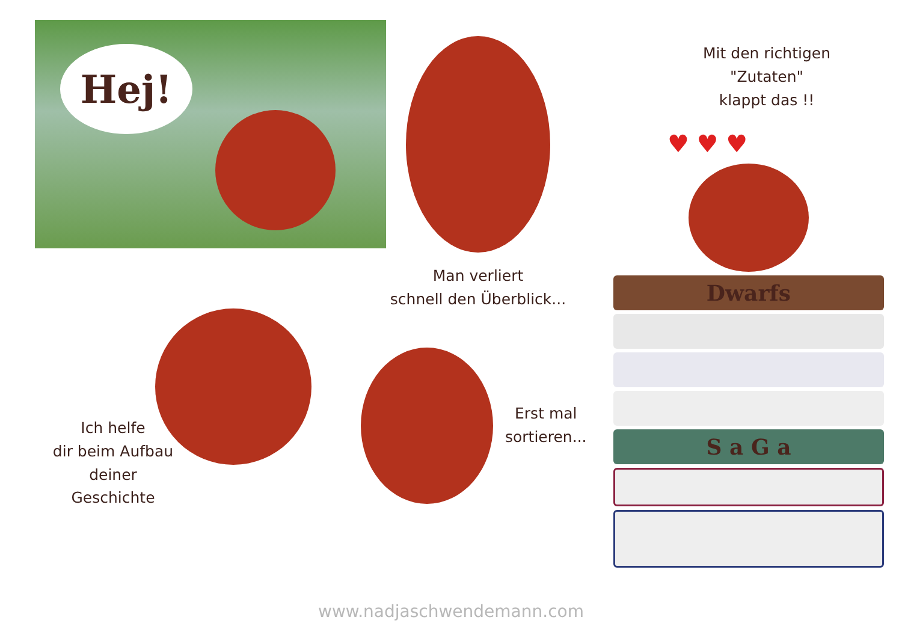Hej!
Ich helfe
dir beim Aufbau
deiner
Geschichte
Man verliert
schnell den Überblick...
Erst mal
sortieren...
Mit den richtigen
"Zutaten"
klappt das !!
♥ ♥ ♥
Dwarfs
S a G a
www.nadjaschwendemann.com